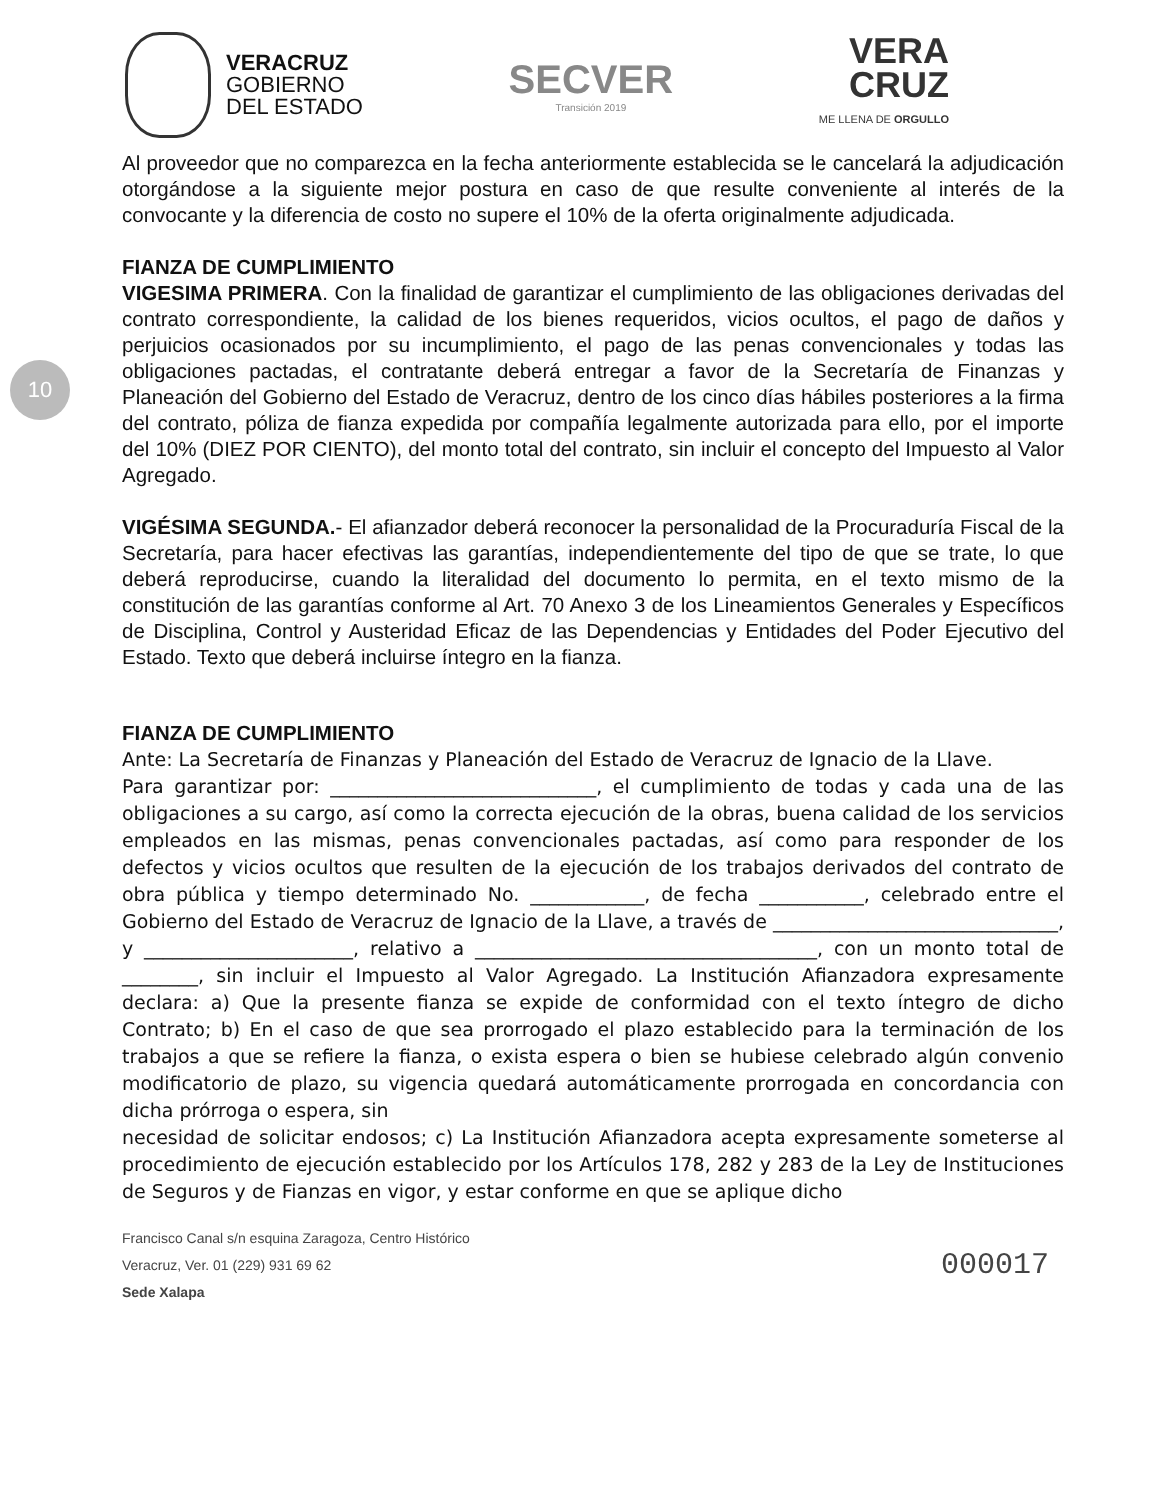VERACRUZ
GOBIERNO
DEL ESTADO
SECVER
Transición 2019
VERA
CRUZ
ME LLENA DE ORGULLO
10
Al proveedor que no comparezca en la fecha anteriormente establecida se le cancelará la adjudicación otorgándose a la siguiente mejor postura en caso de que resulte conveniente al interés de la convocante y la diferencia de costo no supere el 10% de la oferta originalmente adjudicada.
FIANZA DE CUMPLIMIENTO
VIGESIMA PRIMERA. Con la finalidad de garantizar el cumplimiento de las obligaciones derivadas del contrato correspondiente, la calidad de los bienes requeridos, vicios ocultos, el pago de daños y perjuicios ocasionados por su incumplimiento, el pago de las penas convencionales y todas las obligaciones pactadas, el contratante deberá entregar a favor de la Secretaría de Finanzas y Planeación del Gobierno del Estado de Veracruz, dentro de los cinco días hábiles posteriores a la firma del contrato, póliza de fianza expedida por compañía legalmente autorizada para ello, por el importe del 10% (DIEZ POR CIENTO), del monto total del contrato, sin incluir el concepto del Impuesto al Valor Agregado.
VIGÉSIMA SEGUNDA.- El afianzador deberá reconocer la personalidad de la Procuraduría Fiscal de la Secretaría, para hacer efectivas las garantías, independientemente del tipo de que se trate, lo que deberá reproducirse, cuando la literalidad del documento lo permita, en el texto mismo de la constitución de las garantías conforme al Art. 70 Anexo 3 de los Lineamientos Generales y Específicos de Disciplina, Control y Austeridad Eficaz de las Dependencias y Entidades del Poder Ejecutivo del Estado. Texto que deberá incluirse íntegro en la fianza.
FIANZA DE CUMPLIMIENTO
Ante: La Secretaría de Finanzas y Planeación del Estado de Veracruz de Ignacio de la Llave.
Para garantizar por: ____________________________, el cumplimiento de todas y cada una de las obligaciones a su cargo, así como la correcta ejecución de la obras, buena calidad de los servicios empleados en las mismas, penas convencionales pactadas, así como para responder de los defectos y vicios ocultos que resulten de la ejecución de los trabajos derivados del contrato de obra pública y tiempo determinado No. ____________, de fecha ___________, celebrado entre el Gobierno del Estado de Veracruz de Ignacio de la Llave, a través de ______________________________, y ______________________, relativo a ____________________________________, con un monto total de ________, sin incluir el Impuesto al Valor Agregado. La Institución Afianzadora expresamente declara: a) Que la presente fianza se expide de conformidad con el texto íntegro de dicho Contrato; b) En el caso de que sea prorrogado el plazo establecido para la terminación de los trabajos a que se refiere la fianza, o exista espera o bien se hubiese celebrado algún convenio modificatorio de plazo, su vigencia quedará automáticamente prorrogada en concordancia con dicha prórroga o espera, sin
necesidad de solicitar endosos; c) La Institución Afianzadora acepta expresamente someterse al procedimiento de ejecución establecido por los Artículos 178, 282 y 283 de la Ley de Instituciones de Seguros y de Fianzas en vigor, y estar conforme en que se aplique dicho
Francisco Canal s/n esquina Zaragoza, Centro Histórico
Veracruz, Ver. 01 (229) 931 69 62
Sede Xalapa
000017